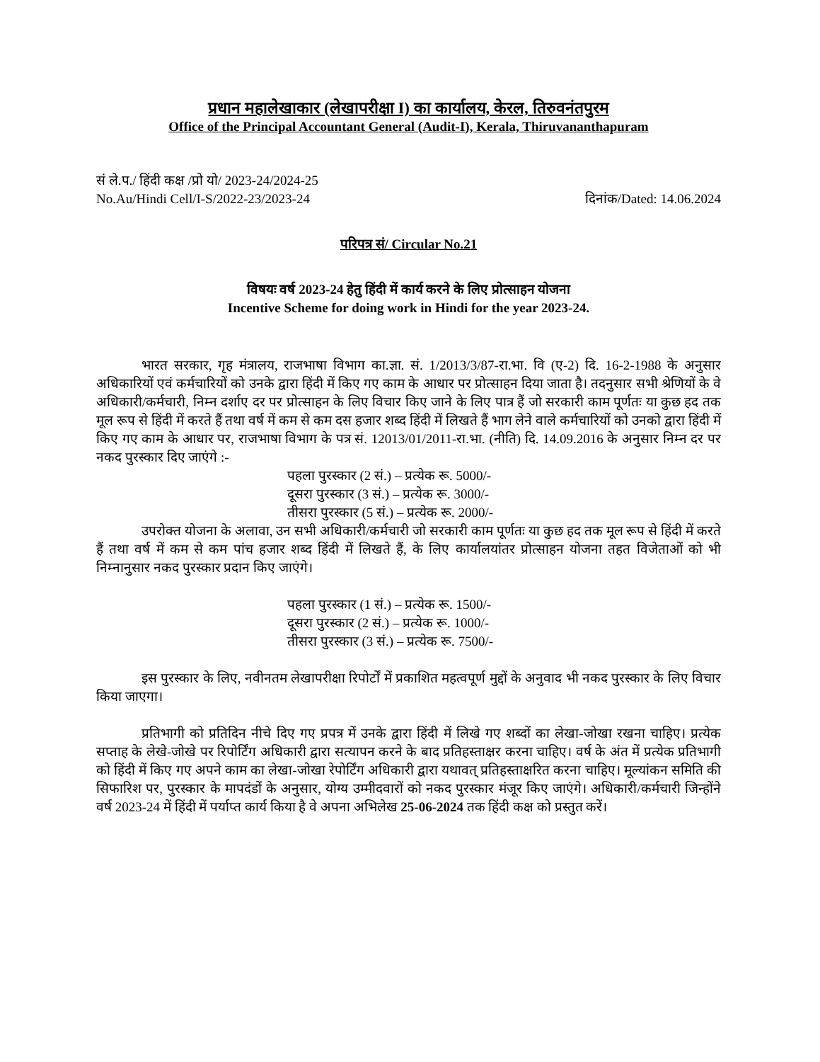प्रधान महालेखाकार (लेखापरीक्षा I) का कार्यालय, केरल, तिरुवनंतपुरम
Office of the Principal Accountant General (Audit-I), Kerala, Thiruvananthapuram
सं ले.प./ हिंदी कक्ष /प्रो यो/ 2023-24/2024-25
No.Au/Hindi Cell/I-S/2022-23/2023-24 दिनांक/Dated: 14.06.2024
परिपत्र सं/ Circular No.21
विषयः वर्ष 2023-24 हेतु हिंदी में कार्य करने के लिए प्रोत्साहन योजना
Incentive Scheme for doing work in Hindi for the year 2023-24.
भारत सरकार, गृह मंत्रालय, राजभाषा विभाग का.ज्ञा. सं. 1/2013/3/87-रा.भा. वि (ए-2) दि. 16-2-1988 के अनुसार अधिकारियों एवं कर्मचारियों को उनके द्वारा हिंदी में किए गए काम के आधार पर प्रोत्साहन दिया जाता है। तदनुसार सभी श्रेणियों के वे अधिकारी/कर्मचारी, निम्न दर्शाए दर पर प्रोत्साहन के लिए विचार किए जाने के लिए पात्र हैं जो सरकारी काम पूर्णतः या कुछ हद तक मूल रूप से हिंदी में करते हैं तथा वर्ष में कम से कम दस हजार शब्द हिंदी में लिखते हैं भाग लेने वाले कर्मचारियों को उनको द्वारा हिंदी में किए गए काम के आधार पर, राजभाषा विभाग के पत्र सं. 12013/01/2011-रा.भा. (नीति) दि. 14.09.2016 के अनुसार निम्न दर पर नकद पुरस्कार दिए जाएंगे :-
पहला पुरस्कार (2 सं.) – प्रत्येक रू. 5000/-
दूसरा पुरस्कार (3 सं.) – प्रत्येक रू. 3000/-
तीसरा पुरस्कार (5 सं.) – प्रत्येक रू. 2000/-
उपरोक्त योजना के अलावा, उन सभी अधिकारी/कर्मचारी जो सरकारी काम पूर्णतः या कुछ हद तक मूल रूप से हिंदी में करते हैं तथा वर्ष में कम से कम पांच हजार शब्द हिंदी में लिखते हैं, के लिए कार्यालयांतर प्रोत्साहन योजना तहत विजेताओं को भी निम्नानुसार नकद पुरस्कार प्रदान किए जाएंगे।
पहला पुरस्कार (1 सं.) – प्रत्येक रू. 1500/-
दूसरा पुरस्कार (2 सं.) – प्रत्येक रू. 1000/-
तीसरा पुरस्कार (3 सं.) – प्रत्येक रू. 7500/-
इस पुरस्कार के लिए, नवीनतम लेखापरीक्षा रिपोर्टों में प्रकाशित महत्वपूर्ण मुद्दों के अनुवाद भी नकद पुरस्कार के लिए विचार किया जाएगा।
प्रतिभागी को प्रतिदिन नीचे दिए गए प्रपत्र में उनके द्वारा हिंदी में लिखे गए शब्दों का लेखा-जोखा रखना चाहिए। प्रत्येक सप्ताह के लेखे-जोखे पर रिपोर्टिंग अधिकारी द्वारा सत्यापन करने के बाद प्रतिहस्ताक्षर करना चाहिए। वर्ष के अंत में प्रत्येक प्रतिभागी को हिंदी में किए गए अपने काम का लेखा-जोखा रेपोर्टिंग अधिकारी द्वारा यथावत् प्रतिहस्ताक्षरित करना चाहिए। मूल्यांकन समिति की सिफारिश पर, पुरस्कार के मापदंडों के अनुसार, योग्य उम्मीदवारों को नकद पुरस्कार मंजूर किए जाएंगे। अधिकारी/कर्मचारी जिन्होंने वर्ष 2023-24 में हिंदी में पर्याप्त कार्य किया है वे अपना अभिलेख 25-06-2024 तक हिंदी कक्ष को प्रस्तुत करें।